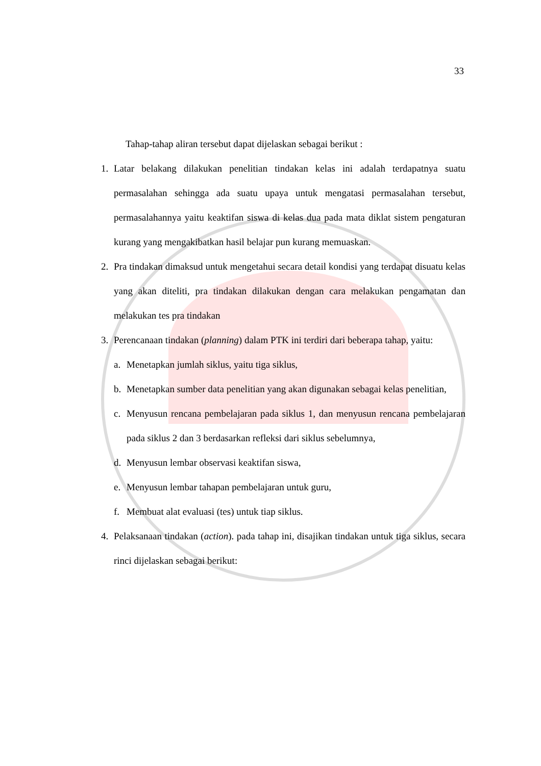33
Tahap-tahap aliran tersebut dapat dijelaskan sebagai berikut :
1. Latar belakang dilakukan penelitian tindakan kelas ini adalah terdapatnya suatu permasalahan sehingga ada suatu upaya untuk mengatasi permasalahan tersebut, permasalahannya yaitu keaktifan siswa di kelas dua pada mata diklat sistem pengaturan kurang yang mengakibatkan hasil belajar pun kurang memuaskan.
2. Pra tindakan dimaksud untuk mengetahui secara detail kondisi yang terdapat disuatu kelas yang akan diteliti, pra tindakan dilakukan dengan cara melakukan pengamatan dan melakukan tes pra tindakan
3. Perencanaan tindakan (planning) dalam PTK ini terdiri dari beberapa tahap, yaitu:
a. Menetapkan jumlah siklus, yaitu tiga siklus,
b. Menetapkan sumber data penelitian yang akan digunakan sebagai kelas penelitian,
c. Menyusun rencana pembelajaran pada siklus 1, dan menyusun rencana pembelajaran pada siklus 2 dan 3 berdasarkan refleksi dari siklus sebelumnya,
d. Menyusun lembar observasi keaktifan siswa,
e. Menyusun lembar tahapan pembelajaran untuk guru,
f. Membuat alat evaluasi (tes) untuk tiap siklus.
4. Pelaksanaan tindakan (action). pada tahap ini, disajikan tindakan untuk tiga siklus, secara rinci dijelaskan sebagai berikut: